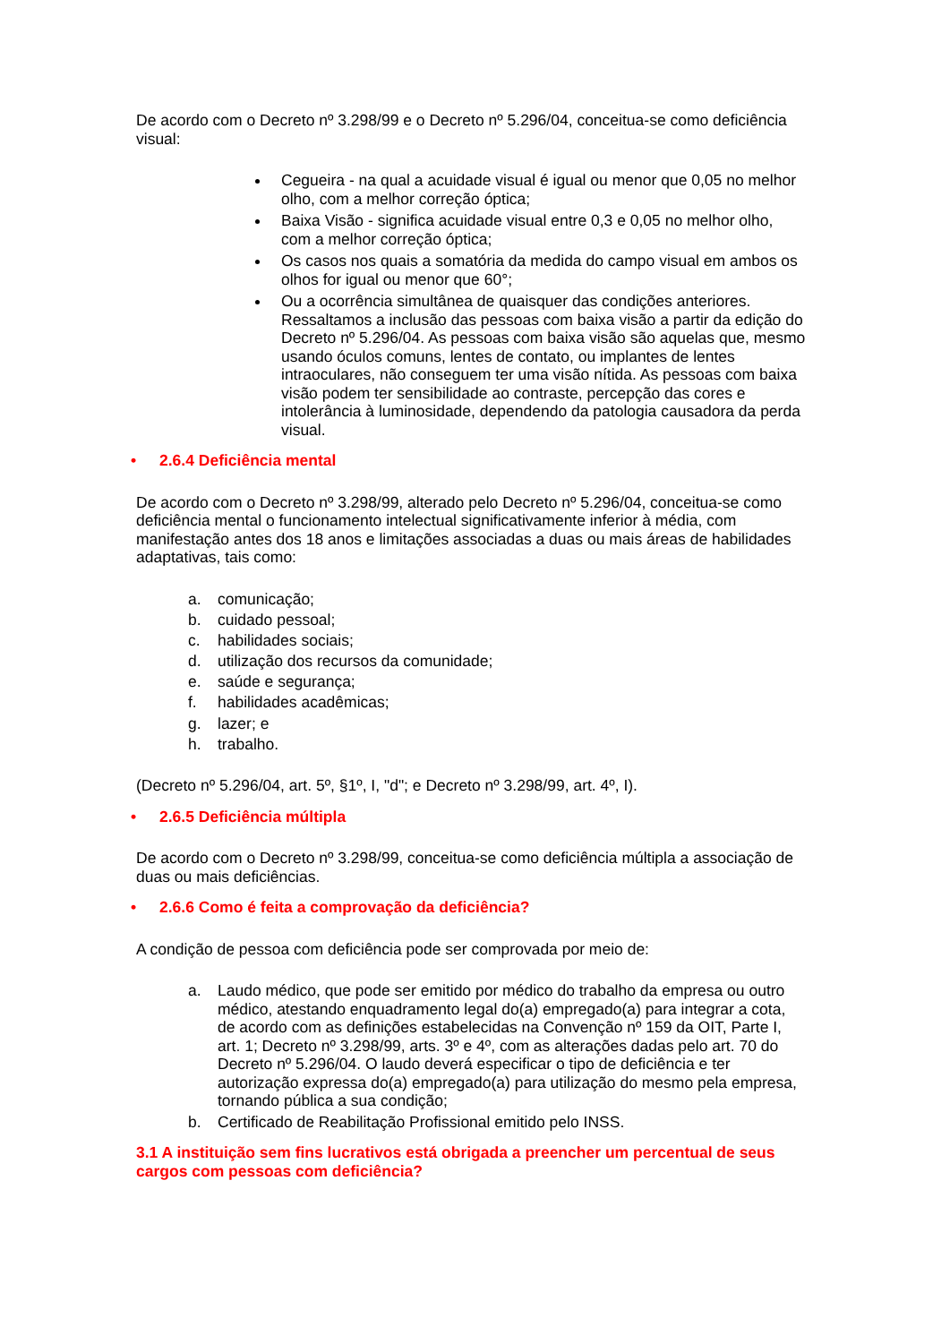De acordo com o Decreto nº 3.298/99 e o Decreto nº 5.296/04, conceitua-se como deficiência visual:
Cegueira - na qual a acuidade visual é igual ou menor que 0,05 no melhor olho, com a melhor correção óptica;
Baixa Visão - significa acuidade visual entre 0,3 e 0,05 no melhor olho, com a melhor correção óptica;
Os casos nos quais a somatória da medida do campo visual em ambos os olhos for igual ou menor que 60°;
Ou a ocorrência simultânea de quaisquer das condições anteriores. Ressaltamos a inclusão das pessoas com baixa visão a partir da edição do Decreto nº 5.296/04. As pessoas com baixa visão são aquelas que, mesmo usando óculos comuns, lentes de contato, ou implantes de lentes intraoculares, não conseguem ter uma visão nítida. As pessoas com baixa visão podem ter sensibilidade ao contraste, percepção das cores e intolerância à luminosidade, dependendo da patologia causadora da perda visual.
• 2.6.4 Deficiência mental
De acordo com o Decreto nº 3.298/99, alterado pelo Decreto nº 5.296/04, conceitua-se como deficiência mental o funcionamento intelectual significativamente inferior à média, com manifestação antes dos 18 anos e limitações associadas a duas ou mais áreas de habilidades adaptativas, tais como:
a. comunicação;
b. cuidado pessoal;
c. habilidades sociais;
d. utilização dos recursos da comunidade;
e. saúde e segurança;
f. habilidades acadêmicas;
g. lazer; e
h. trabalho.
(Decreto nº 5.296/04, art. 5º, §1º, I, "d"; e Decreto nº 3.298/99, art. 4º, I).
• 2.6.5 Deficiência múltipla
De acordo com o Decreto nº 3.298/99, conceitua-se como deficiência múltipla a associação de duas ou mais deficiências.
• 2.6.6 Como é feita a comprovação da deficiência?
A condição de pessoa com deficiência pode ser comprovada por meio de:
a. Laudo médico, que pode ser emitido por médico do trabalho da empresa ou outro médico, atestando enquadramento legal do(a) empregado(a) para integrar a cota, de acordo com as definições estabelecidas na Convenção nº 159 da OIT, Parte I, art. 1; Decreto nº 3.298/99, arts. 3º e 4º, com as alterações dadas pelo art. 70 do Decreto nº 5.296/04. O laudo deverá especificar o tipo de deficiência e ter autorização expressa do(a) empregado(a) para utilização do mesmo pela empresa, tornando pública a sua condição;
b. Certificado de Reabilitação Profissional emitido pelo INSS.
3.1 A instituição sem fins lucrativos está obrigada a preencher um percentual de seus cargos com pessoas com deficiência?